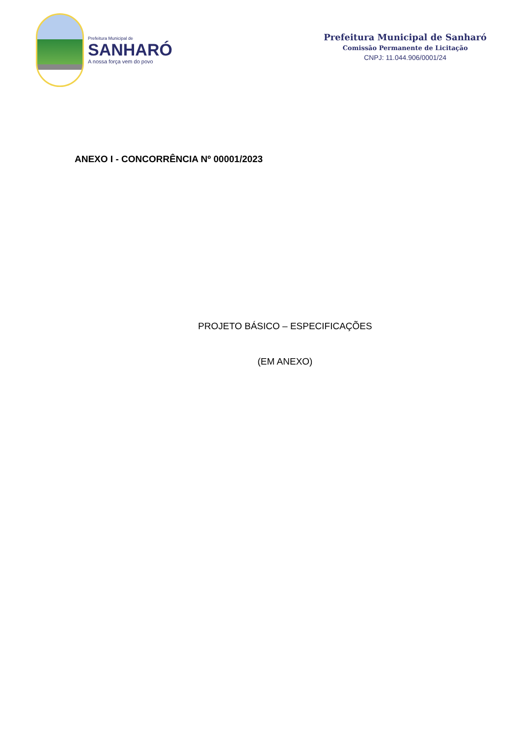Prefeitura Municipal de
SANHARÓ
A nossa força vem do povo
Prefeitura Municipal de Sanharó
Comissão Permanente de Licitação
CNPJ: 11.044.906/0001/24
ANEXO I - CONCORRÊNCIA Nº 00001/2023
PROJETO BÁSICO – ESPECIFICAÇÕES
(EM ANEXO)